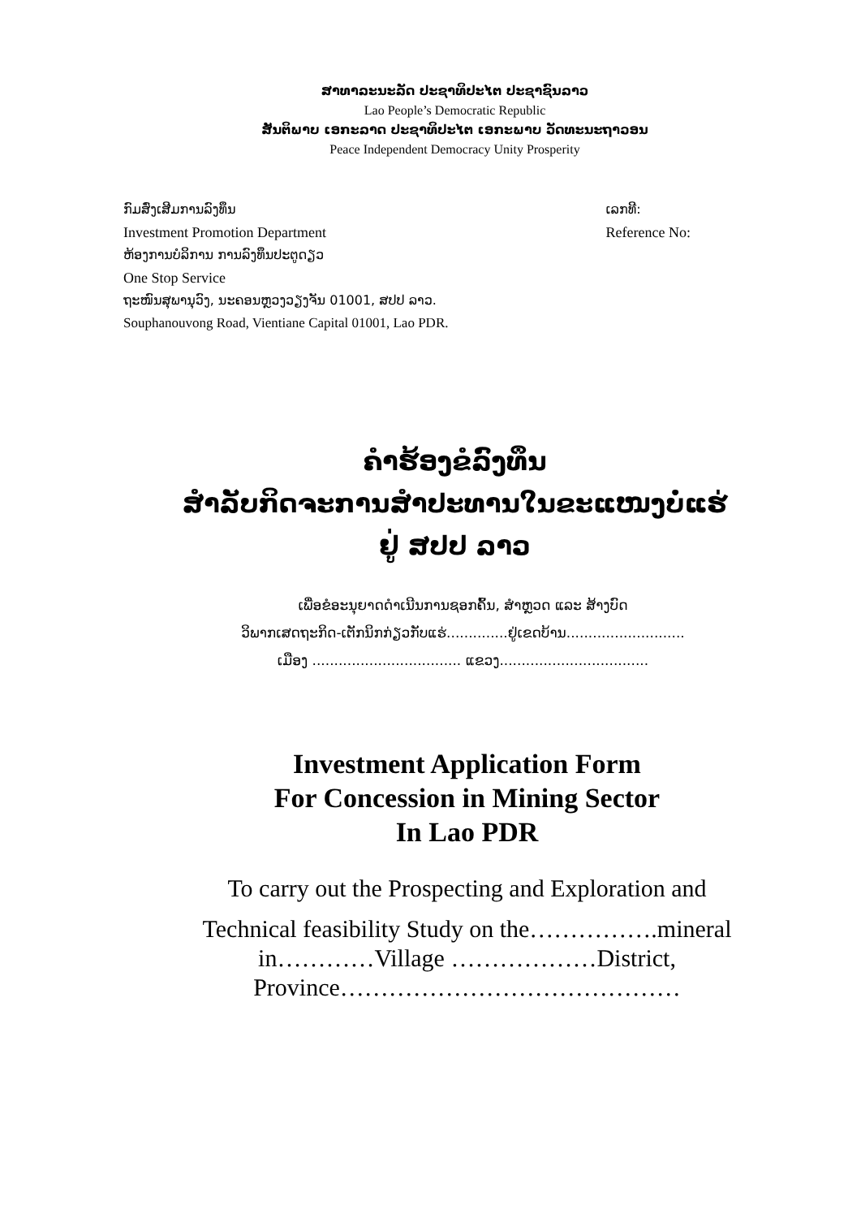ສາທາລະນະລັດ ປະຊາທິປະໄຕ ປະຊາຊົນລາວ
Lao People’s Democratic Republic
ສັນຕິພາບ ເອກະລາດ ປະຊາທິປະໄຕ ເອກະພາບ ວັດທະນະຖາວອນ
Peace Independent Democracy Unity Prosperity
ກົມສົ່ງເສີມການລົງທຶນ
Investment Promotion Department
ຫ້ອງການບໍລິການ ການລົງທຶນປະຕູດຽວ
One Stop Service
ຖະໜົນສຸພານຸວົງ, ນະຄອນຫຼວງວຽງຈັນ 01001, ສປປ ລາວ.
Souphanouvong Road, Vientiane Capital 01001, Lao PDR.
ເລກທີ:
Reference No:
ຄຳຮ້ອງຂໍລົງທຶນ
ສຳລັບກິດຈະການສຳປະທານໃນຂະແໜງບໍ່ແຮ່
ຢູ່ ສປປ ລາວ
ເພື່ອຂໍອະນຸຍາດດຳເນີນການຊອກຄົ້ນ, ສຳຫຼວດ ແລະ ສ້າງບົດ
ວິພາກເສດຖະກິດ-ເຕັກນິກກ່ຽວກັບແຮ່..............ຢູ່ເຂດບ້ານ...........................
ເມືອງ .................................. ແຂວງ..................................
Investment Application Form
For Concession in Mining Sector
In Lao PDR
To carry out the Prospecting and Exploration and
Technical feasibility Study on the…………….mineral
in…………Village ………………District,
Province……………………………………